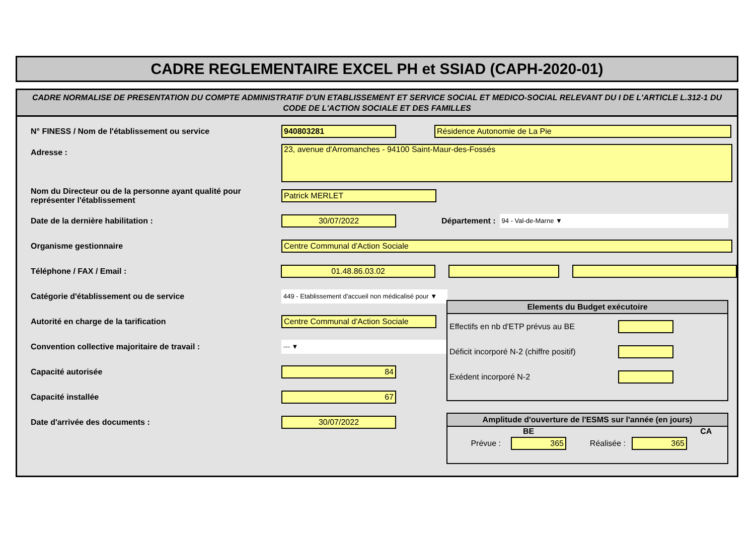CADRE REGLEMENTAIRE EXCEL PH et SSIAD (CAPH-2020-01)
CADRE NORMALISE DE PRESENTATION DU COMPTE ADMINISTRATIF D'UN ETABLISSEMENT ET SERVICE SOCIAL ET MEDICO-SOCIAL RELEVANT DU I DE L'ARTICLE L.312-1 DU CODE DE L'ACTION SOCIALE ET DES FAMILLES
N° FINESS / Nom de l'établissement ou service
940803281 Résidence Autonomie de La Pie
Adresse :
23, avenue d'Arromanches - 94100 Saint-Maur-des-Fossés
Nom du Directeur ou de la personne ayant qualité pour représenter l'établissement
Patrick MERLET
Date de la dernière habilitation :
30/07/2022
Département :
94 - Val-de-Marne ▼
Organisme gestionnaire
Centre Communal d'Action Sociale
Téléphone / FAX / Email :
01.48.86.03.02
Catégorie d'établissement ou de service
449 - Etablissement d'accueil non médicalisé pour ▼
Autorité en charge de la tarification
Centre Communal d'Action Sociale
Convention collective majoritaire de travail :
--- ▼
Capacité autorisée
84
Capacité installée
67
Date d'arrivée des documents :
30/07/2022
Elements du Budget exécutoire
Effectifs en nb d'ETP prévus au BE
Déficit incorporé N-2 (chiffre positif)
Exédent incorporé N-2
Amplitude d'ouverture de l'ESMS sur l'année (en jours)
BE CA
Prévue :
365
Réalisée :
365